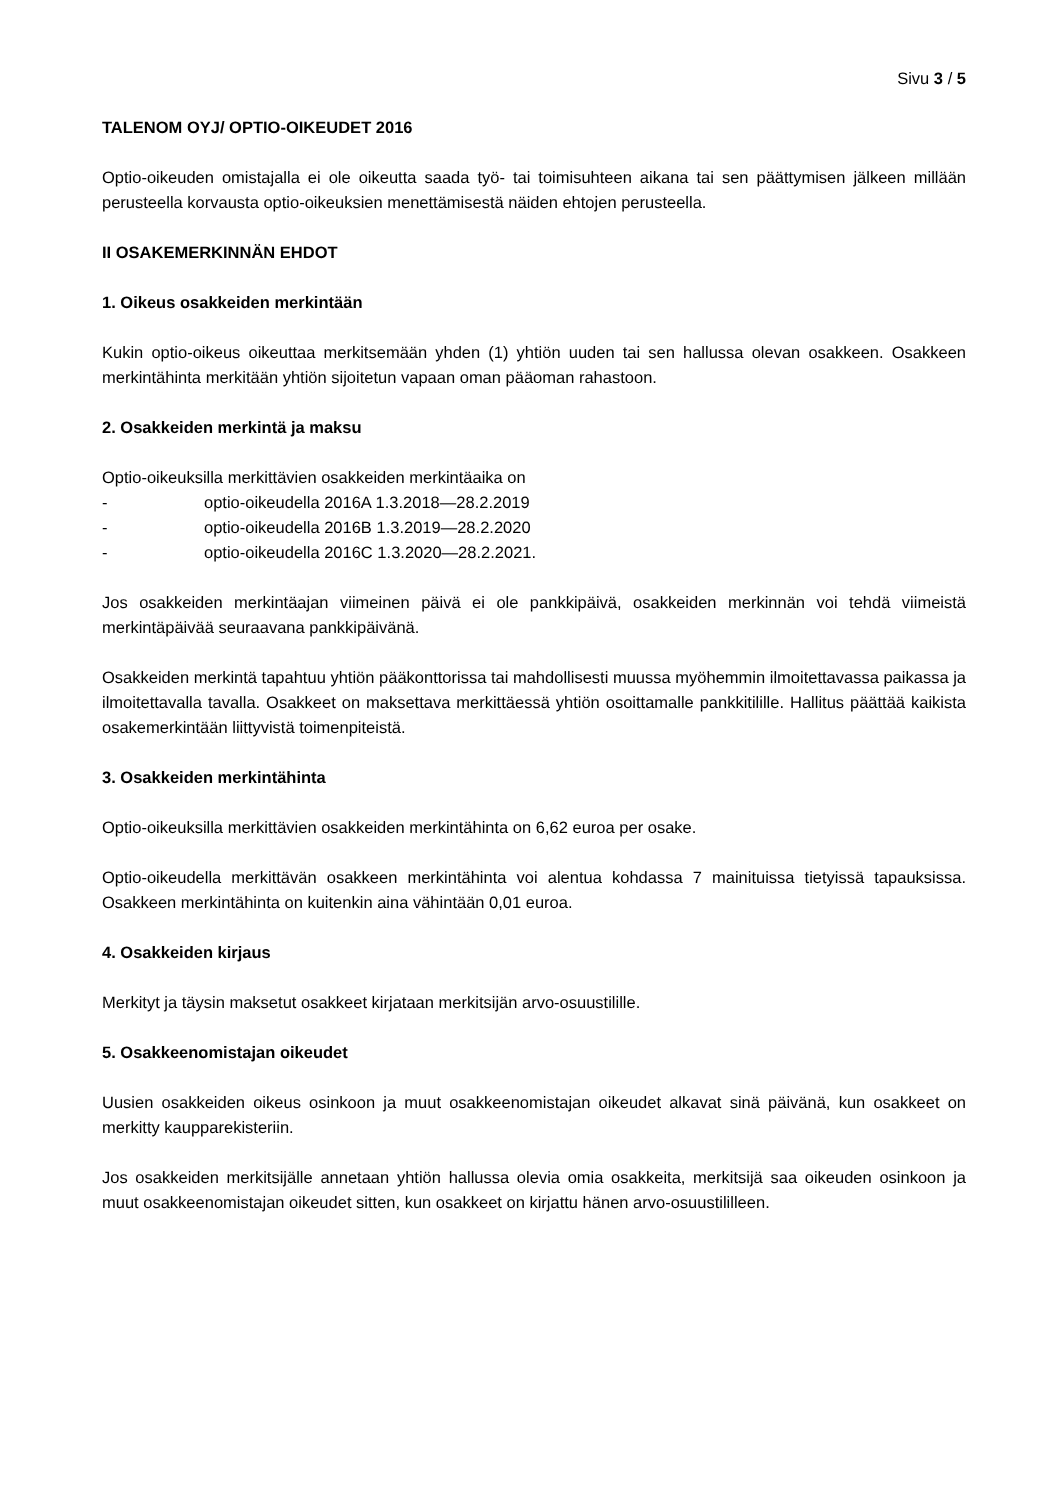Sivu 3 / 5
TALENOM OYJ/ OPTIO-OIKEUDET 2016
Optio-oikeuden omistajalla ei ole oikeutta saada työ- tai toimisuhteen aikana tai sen päättymisen jälkeen millään perusteella korvausta optio-oikeuksien menettämisestä näiden ehtojen perusteella.
II OSAKEMERKINNÄN EHDOT
1. Oikeus osakkeiden merkintään
Kukin optio-oikeus oikeuttaa merkitsemään yhden (1) yhtiön uuden tai sen hallussa olevan osakkeen. Osakkeen merkintähinta merkitään yhtiön sijoitetun vapaan oman pääoman rahastoon.
2. Osakkeiden merkintä ja maksu
Optio-oikeuksilla merkittävien osakkeiden merkintäaika on
- optio-oikeudella 2016A 1.3.2018—28.2.2019
- optio-oikeudella 2016B 1.3.2019—28.2.2020
- optio-oikeudella 2016C 1.3.2020—28.2.2021.
Jos osakkeiden merkintäajan viimeinen päivä ei ole pankkipäivä, osakkeiden merkinnän voi tehdä viimeistä merkintäpäivää seuraavana pankkipäivänä.
Osakkeiden merkintä tapahtuu yhtiön pääkonttorissa tai mahdollisesti muussa myöhemmin ilmoitettavassa paikassa ja ilmoitettavalla tavalla. Osakkeet on maksettava merkittäessä yhtiön osoittamalle pankkitilille. Hallitus päättää kaikista osakemerkintään liittyvistä toimenpiteistä.
3. Osakkeiden merkintähinta
Optio-oikeuksilla merkittävien osakkeiden merkintähinta on 6,62 euroa per osake.
Optio-oikeudella merkittävän osakkeen merkintähinta voi alentua kohdassa 7 mainituissa tietyissä tapauksissa. Osakkeen merkintähinta on kuitenkin aina vähintään 0,01 euroa.
4. Osakkeiden kirjaus
Merkityt ja täysin maksetut osakkeet kirjataan merkitsijän arvo-osuustilille.
5. Osakkeenomistajan oikeudet
Uusien osakkeiden oikeus osinkoon ja muut osakkeenomistajan oikeudet alkavat sinä päivänä, kun osakkeet on merkitty kaupparekisteriin.
Jos osakkeiden merkitsijälle annetaan yhtiön hallussa olevia omia osakkeita, merkitsijä saa oikeuden osinkoon ja muut osakkeenomistajan oikeudet sitten, kun osakkeet on kirjattu hänen arvo-osuustililleen.